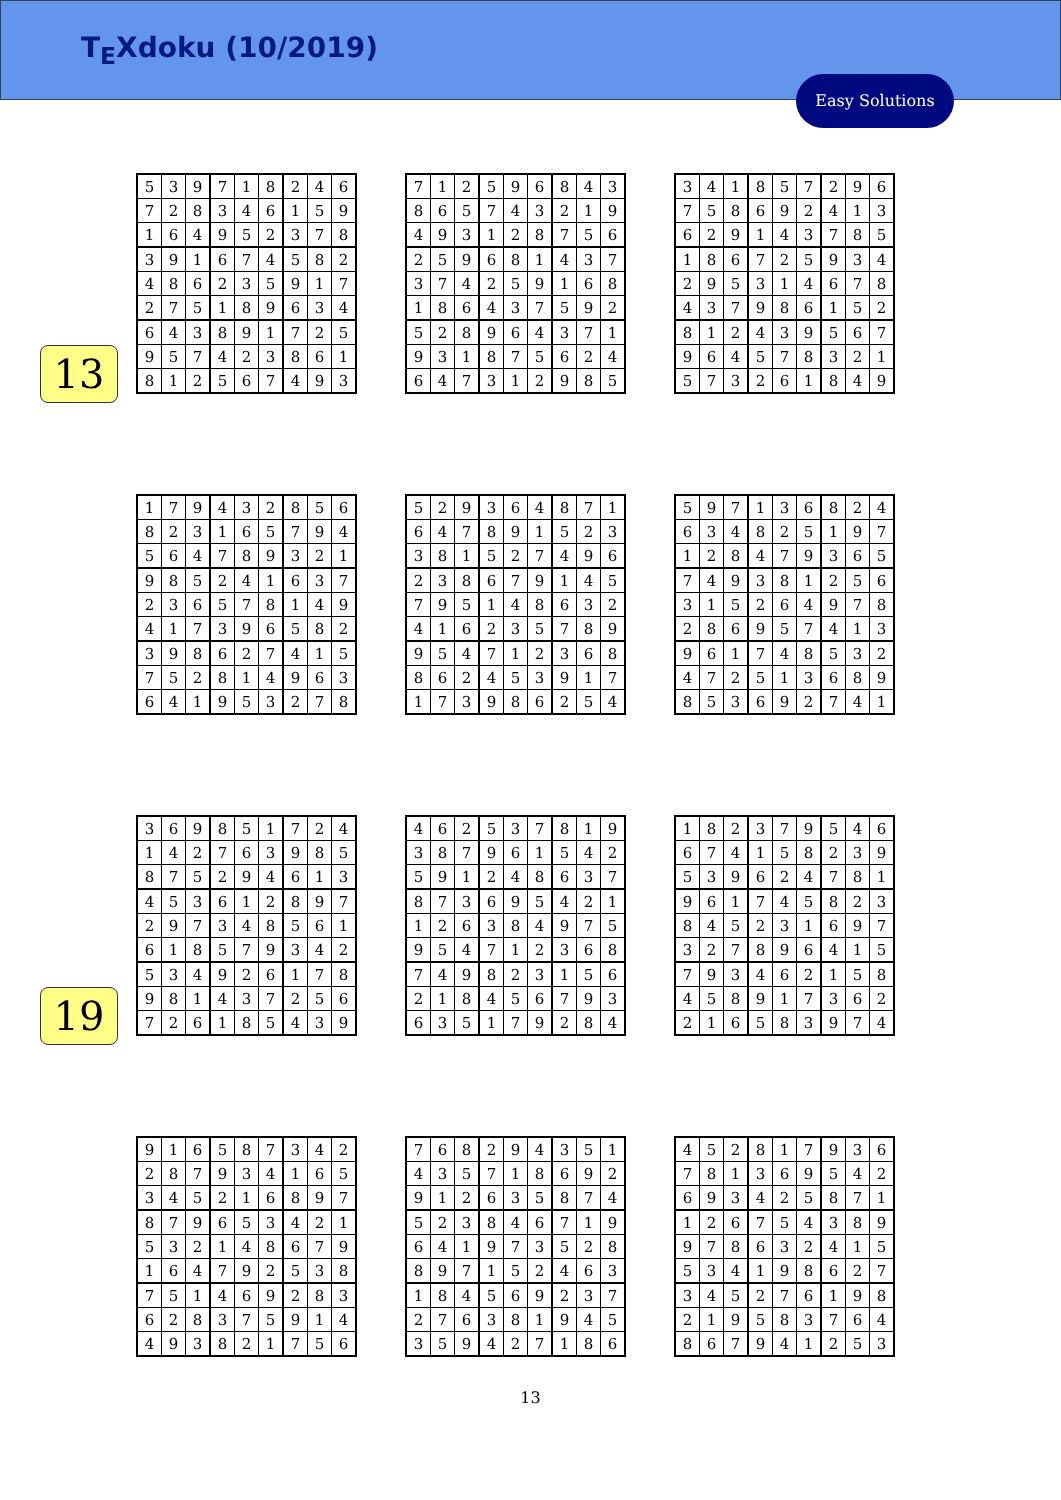T<sub>E</sub>Xdoku (10/2019)
Easy Solutions
13
| 5 | 3 | 9 | 7 | 1 | 8 | 2 | 4 | 6 |
| 7 | 2 | 8 | 3 | 4 | 6 | 1 | 5 | 9 |
| 1 | 6 | 4 | 9 | 5 | 2 | 3 | 7 | 8 |
| 3 | 9 | 1 | 6 | 7 | 4 | 5 | 8 | 2 |
| 4 | 8 | 6 | 2 | 3 | 5 | 9 | 1 | 7 |
| 2 | 7 | 5 | 1 | 8 | 9 | 6 | 3 | 4 |
| 6 | 4 | 3 | 8 | 9 | 1 | 7 | 2 | 5 |
| 9 | 5 | 7 | 4 | 2 | 3 | 8 | 6 | 1 |
| 8 | 1 | 2 | 5 | 6 | 7 | 4 | 9 | 3 |
| 7 | 1 | 2 | 5 | 9 | 6 | 8 | 4 | 3 |
| 8 | 6 | 5 | 7 | 4 | 3 | 2 | 1 | 9 |
| 4 | 9 | 3 | 1 | 2 | 8 | 7 | 5 | 6 |
| 2 | 5 | 9 | 6 | 8 | 1 | 4 | 3 | 7 |
| 3 | 7 | 4 | 2 | 5 | 9 | 1 | 6 | 8 |
| 1 | 8 | 6 | 4 | 3 | 7 | 5 | 9 | 2 |
| 5 | 2 | 8 | 9 | 6 | 4 | 3 | 7 | 1 |
| 9 | 3 | 1 | 8 | 7 | 5 | 6 | 2 | 4 |
| 6 | 4 | 7 | 3 | 1 | 2 | 9 | 8 | 5 |
| 3 | 4 | 1 | 8 | 5 | 7 | 2 | 9 | 6 |
| 7 | 5 | 8 | 6 | 9 | 2 | 4 | 1 | 3 |
| 6 | 2 | 9 | 1 | 4 | 3 | 7 | 8 | 5 |
| 1 | 8 | 6 | 7 | 2 | 5 | 9 | 3 | 4 |
| 2 | 9 | 5 | 3 | 1 | 4 | 6 | 7 | 8 |
| 4 | 3 | 7 | 9 | 8 | 6 | 1 | 5 | 2 |
| 8 | 1 | 2 | 4 | 3 | 9 | 5 | 6 | 7 |
| 9 | 6 | 4 | 5 | 7 | 8 | 3 | 2 | 1 |
| 5 | 7 | 3 | 2 | 6 | 1 | 8 | 4 | 9 |
| 1 | 7 | 9 | 4 | 3 | 2 | 8 | 5 | 6 |
| 8 | 2 | 3 | 1 | 6 | 5 | 7 | 9 | 4 |
| 5 | 6 | 4 | 7 | 8 | 9 | 3 | 2 | 1 |
| 9 | 8 | 5 | 2 | 4 | 1 | 6 | 3 | 7 |
| 2 | 3 | 6 | 5 | 7 | 8 | 1 | 4 | 9 |
| 4 | 1 | 7 | 3 | 9 | 6 | 5 | 8 | 2 |
| 3 | 9 | 8 | 6 | 2 | 7 | 4 | 1 | 5 |
| 7 | 5 | 2 | 8 | 1 | 4 | 9 | 6 | 3 |
| 6 | 4 | 1 | 9 | 5 | 3 | 2 | 7 | 8 |
| 5 | 2 | 9 | 3 | 6 | 4 | 8 | 7 | 1 |
| 6 | 4 | 7 | 8 | 9 | 1 | 5 | 2 | 3 |
| 3 | 8 | 1 | 5 | 2 | 7 | 4 | 9 | 6 |
| 2 | 3 | 8 | 6 | 7 | 9 | 1 | 4 | 5 |
| 7 | 9 | 5 | 1 | 4 | 8 | 6 | 3 | 2 |
| 4 | 1 | 6 | 2 | 3 | 5 | 7 | 8 | 9 |
| 9 | 5 | 4 | 7 | 1 | 2 | 3 | 6 | 8 |
| 8 | 6 | 2 | 4 | 5 | 3 | 9 | 1 | 7 |
| 1 | 7 | 3 | 9 | 8 | 6 | 2 | 5 | 4 |
| 5 | 9 | 7 | 1 | 3 | 6 | 8 | 2 | 4 |
| 6 | 3 | 4 | 8 | 2 | 5 | 1 | 9 | 7 |
| 1 | 2 | 8 | 4 | 7 | 9 | 3 | 6 | 5 |
| 7 | 4 | 9 | 3 | 8 | 1 | 2 | 5 | 6 |
| 3 | 1 | 5 | 2 | 6 | 4 | 9 | 7 | 8 |
| 2 | 8 | 6 | 9 | 5 | 7 | 4 | 1 | 3 |
| 9 | 6 | 1 | 7 | 4 | 8 | 5 | 3 | 2 |
| 4 | 7 | 2 | 5 | 1 | 3 | 6 | 8 | 9 |
| 8 | 5 | 3 | 6 | 9 | 2 | 7 | 4 | 1 |
19
| 3 | 6 | 9 | 8 | 5 | 1 | 7 | 2 | 4 |
| 1 | 4 | 2 | 7 | 6 | 3 | 9 | 8 | 5 |
| 8 | 7 | 5 | 2 | 9 | 4 | 6 | 1 | 3 |
| 4 | 5 | 3 | 6 | 1 | 2 | 8 | 9 | 7 |
| 2 | 9 | 7 | 3 | 4 | 8 | 5 | 6 | 1 |
| 6 | 1 | 8 | 5 | 7 | 9 | 3 | 4 | 2 |
| 5 | 3 | 4 | 9 | 2 | 6 | 1 | 7 | 8 |
| 9 | 8 | 1 | 4 | 3 | 7 | 2 | 5 | 6 |
| 7 | 2 | 6 | 1 | 8 | 5 | 4 | 3 | 9 |
| 4 | 6 | 2 | 5 | 3 | 7 | 8 | 1 | 9 |
| 3 | 8 | 7 | 9 | 6 | 1 | 5 | 4 | 2 |
| 5 | 9 | 1 | 2 | 4 | 8 | 6 | 3 | 7 |
| 8 | 7 | 3 | 6 | 9 | 5 | 4 | 2 | 1 |
| 1 | 2 | 6 | 3 | 8 | 4 | 9 | 7 | 5 |
| 9 | 5 | 4 | 7 | 1 | 2 | 3 | 6 | 8 |
| 7 | 4 | 9 | 8 | 2 | 3 | 1 | 5 | 6 |
| 2 | 1 | 8 | 4 | 5 | 6 | 7 | 9 | 3 |
| 6 | 3 | 5 | 1 | 7 | 9 | 2 | 8 | 4 |
| 1 | 8 | 2 | 3 | 7 | 9 | 5 | 4 | 6 |
| 6 | 7 | 4 | 1 | 5 | 8 | 2 | 3 | 9 |
| 5 | 3 | 9 | 6 | 2 | 4 | 7 | 8 | 1 |
| 9 | 6 | 1 | 7 | 4 | 5 | 8 | 2 | 3 |
| 8 | 4 | 5 | 2 | 3 | 1 | 6 | 9 | 7 |
| 3 | 2 | 7 | 8 | 9 | 6 | 4 | 1 | 5 |
| 7 | 9 | 3 | 4 | 6 | 2 | 1 | 5 | 8 |
| 4 | 5 | 8 | 9 | 1 | 7 | 3 | 6 | 2 |
| 2 | 1 | 6 | 5 | 8 | 3 | 9 | 7 | 4 |
| 9 | 1 | 6 | 5 | 8 | 7 | 3 | 4 | 2 |
| 2 | 8 | 7 | 9 | 3 | 4 | 1 | 6 | 5 |
| 3 | 4 | 5 | 2 | 1 | 6 | 8 | 9 | 7 |
| 8 | 7 | 9 | 6 | 5 | 3 | 4 | 2 | 1 |
| 5 | 3 | 2 | 1 | 4 | 8 | 6 | 7 | 9 |
| 1 | 6 | 4 | 7 | 9 | 2 | 5 | 3 | 8 |
| 7 | 5 | 1 | 4 | 6 | 9 | 2 | 8 | 3 |
| 6 | 2 | 8 | 3 | 7 | 5 | 9 | 1 | 4 |
| 4 | 9 | 3 | 8 | 2 | 1 | 7 | 5 | 6 |
| 7 | 6 | 8 | 2 | 9 | 4 | 3 | 5 | 1 |
| 4 | 3 | 5 | 7 | 1 | 8 | 6 | 9 | 2 |
| 9 | 1 | 2 | 6 | 3 | 5 | 8 | 7 | 4 |
| 5 | 2 | 3 | 8 | 4 | 6 | 7 | 1 | 9 |
| 6 | 4 | 1 | 9 | 7 | 3 | 5 | 2 | 8 |
| 8 | 9 | 7 | 1 | 5 | 2 | 4 | 6 | 3 |
| 1 | 8 | 4 | 5 | 6 | 9 | 2 | 3 | 7 |
| 2 | 7 | 6 | 3 | 8 | 1 | 9 | 4 | 5 |
| 3 | 5 | 9 | 4 | 2 | 7 | 1 | 8 | 6 |
| 4 | 5 | 2 | 8 | 1 | 7 | 9 | 3 | 6 |
| 7 | 8 | 1 | 3 | 6 | 9 | 5 | 4 | 2 |
| 6 | 9 | 3 | 4 | 2 | 5 | 8 | 7 | 1 |
| 1 | 2 | 6 | 7 | 5 | 4 | 3 | 8 | 9 |
| 9 | 7 | 8 | 6 | 3 | 2 | 4 | 1 | 5 |
| 5 | 3 | 4 | 1 | 9 | 8 | 6 | 2 | 7 |
| 3 | 4 | 5 | 2 | 7 | 6 | 1 | 9 | 8 |
| 2 | 1 | 9 | 5 | 8 | 3 | 7 | 6 | 4 |
| 8 | 6 | 7 | 9 | 4 | 1 | 2 | 5 | 3 |
13